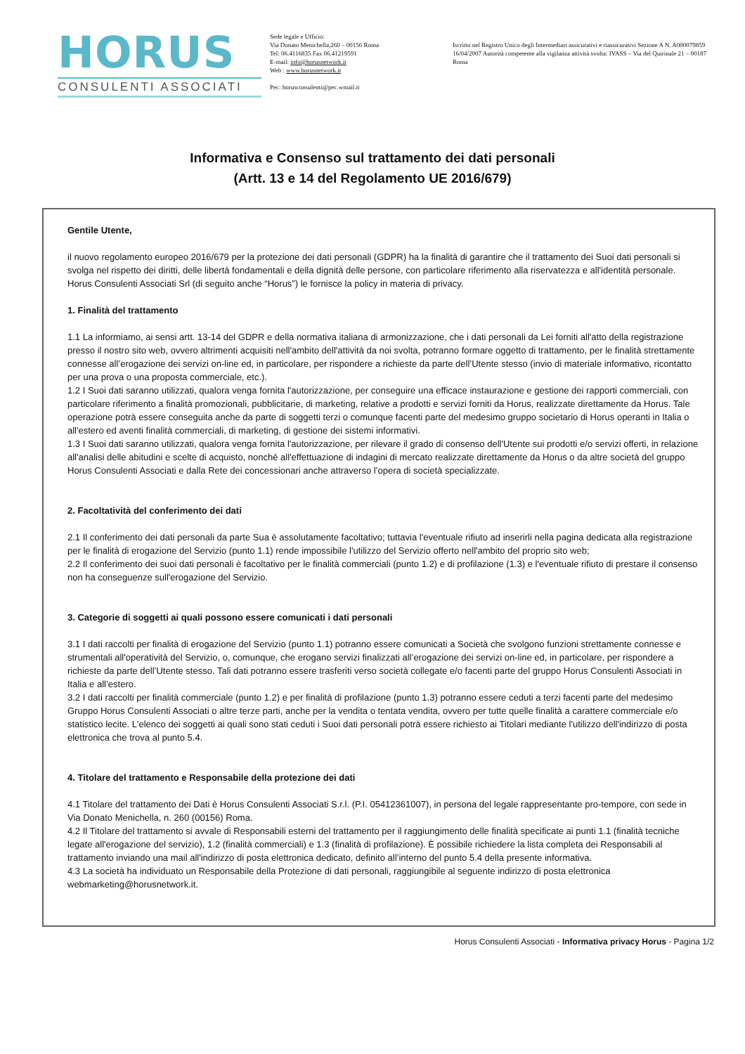HORUS
CONSULENTI ASSOCIATI
Sede legale e Ufficio:
Via Donato Menichella,260 – 00156 Roma
Tel: 06.4116835 Fax 06.41219591
E-mail: info@horusnetwork.it
Web : www.horusnetwork.it
Pec: horusconsulenti@pec.wmail.it
Iscritto nel Registro Unico degli Intermediari assicurativi e riassicurativi Sezione A N. A000079859 16/04/2007 Autorità competente alla vigilanza attività svolta: IVASS – Via del Quirinale 21 – 00187 Roma
Informativa e Consenso sul trattamento dei dati personali
(Artt. 13 e 14 del Regolamento UE 2016/679)
Gentile Utente,
il nuovo regolamento europeo 2016/679 per la protezione dei dati personali (GDPR) ha la finalità di garantire che il trattamento dei Suoi dati personali si svolga nel rispetto dei diritti, delle libertà fondamentali e della dignità delle persone, con particolare riferimento alla riservatezza e all'identità personale. Horus Consulenti Associati Srl (di seguito anche “Horus”) le fornisce la policy in materia di privacy.
1. Finalità del trattamento
1.1 La informiamo, ai sensi artt. 13-14 del GDPR e della normativa italiana di armonizzazione, che i dati personali da Lei forniti all'atto della registrazione presso il nostro sito web, ovvero altrimenti acquisiti nell'ambito dell'attività da noi svolta, potranno formare oggetto di trattamento, per le finalità strettamente connesse all’erogazione dei servizi on-line ed, in particolare, per rispondere a richieste da parte dell’Utente stesso (invio di materiale informativo, ricontatto per una prova o una proposta commerciale, etc.).
1.2 I Suoi dati saranno utilizzati, qualora venga fornita l'autorizzazione, per conseguire una efficace instaurazione e gestione dei rapporti commerciali, con particolare riferimento a finalità promozionali, pubblicitarie, di marketing, relative a prodotti e servizi forniti da Horus, realizzate direttamente da Horus. Tale operazione potrà essere conseguita anche da parte di soggetti terzi o comunque facenti parte del medesimo gruppo societario di Horus operanti in Italia o all'estero ed aventi finalità commerciali, di marketing, di gestione dei sistemi informativi.
1.3 I Suoi dati saranno utilizzati, qualora venga fornita l'autorizzazione, per rilevare il grado di consenso dell'Utente sui prodotti e/o servizi offerti, in relazione all'analisi delle abitudini e scelte di acquisto, nonché all'effettuazione di indagini di mercato realizzate direttamente da Horus o da altre società del gruppo Horus Consulenti Associati e dalla Rete dei concessionari anche attraverso l’opera di società specializzate.
2. Facoltatività del conferimento dei dati
2.1 Il conferimento dei dati personali da parte Sua è assolutamente facoltativo; tuttavia l'eventuale rifiuto ad inserirli nella pagina dedicata alla registrazione per le finalità di erogazione del Servizio (punto 1.1) rende impossibile l'utilizzo del Servizio offerto nell'ambito del proprio sito web;
2.2 Il conferimento dei suoi dati personali è facoltativo per le finalità commerciali (punto 1.2) e di profilazione (1.3) e l'eventuale rifiuto di prestare il consenso non ha conseguenze sull'erogazione del Servizio.
3. Categorie di soggetti ai quali possono essere comunicati i dati personali
3.1 I dati raccolti per finalità di erogazione del Servizio (punto 1.1) potranno essere comunicati a Società che svolgono funzioni strettamente connesse e strumentali all'operatività del Servizio, o, comunque, che erogano servizi finalizzati all’erogazione dei servizi on-line ed, in particolare, per rispondere a richieste da parte dell’Utente stesso. Tali dati potranno essere trasferiti verso società collegate e/o facenti parte del gruppo Horus Consulenti Associati in Italia e all’estero.
3.2 I dati raccolti per finalità commerciale (punto 1.2) e per finalità di profilazione (punto 1.3) potranno essere ceduti a terzi facenti parte del medesimo Gruppo Horus Consulenti Associati o altre terze parti, anche per la vendita o tentata vendita, ovvero per tutte quelle finalità a carattere commerciale e/o statistico lecite. L'elenco dei soggetti ai quali sono stati ceduti i Suoi dati personali potrà essere richiesto ai Titolari mediante l'utilizzo dell'indirizzo di posta elettronica che trova al punto 5.4.
4. Titolare del trattamento e Responsabile della protezione dei dati
4.1 Titolare del trattamento dei Dati è Horus Consulenti Associati S.r.l. (P.I. 05412361007), in persona del legale rappresentante pro-tempore, con sede in Via Donato Menichella, n. 260 (00156) Roma.
4.2 Il Titolare del trattamento si avvale di Responsabili esterni del trattamento per il raggiungimento delle finalità specificate ai punti 1.1 (finalità tecniche legate all'erogazione del servizio), 1.2 (finalità commerciali) e 1.3 (finalità di profilazione). È possibile richiedere la lista completa dei Responsabili al trattamento inviando una mail all'indirizzo di posta elettronica dedicato, definito all’interno del punto 5.4 della presente informativa.
4.3 La società ha individuato un Responsabile della Protezione di dati personali, raggiungibile al seguente indirizzo di posta elettronica webmarketing@horusnetwork.it.
Horus Consulenti Associati - Informativa privacy Horus - Pagina 1/2